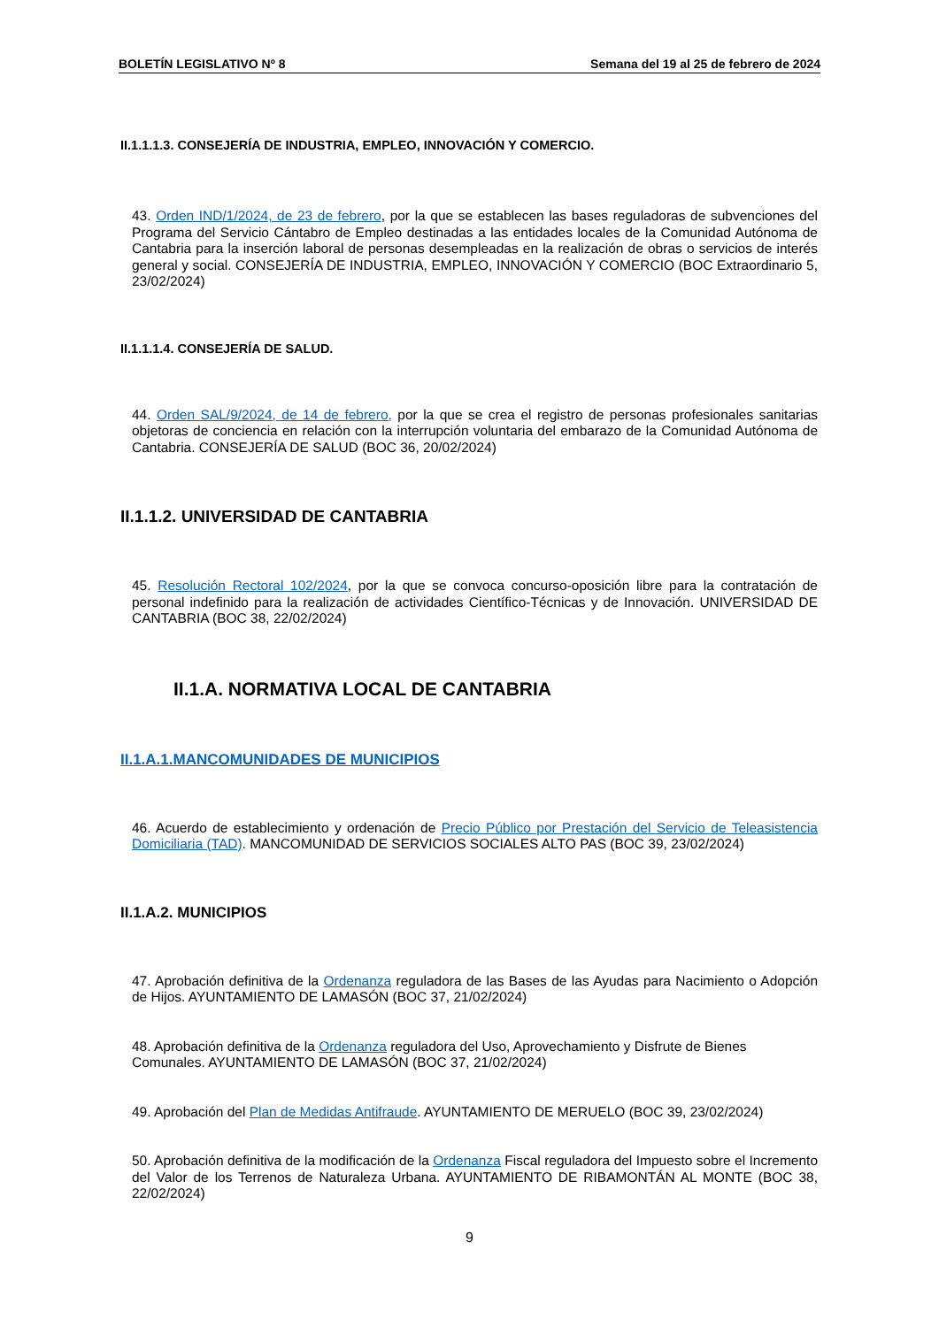BOLETÍN LEGISLATIVO Nº 8 Semana del 19 al 25 de febrero de 2024
II.1.1.1.3. CONSEJERÍA DE INDUSTRIA, EMPLEO, INNOVACIÓN Y COMERCIO.
43. Orden IND/1/2024, de 23 de febrero, por la que se establecen las bases reguladoras de subvenciones del Programa del Servicio Cántabro de Empleo destinadas a las entidades locales de la Comunidad Autónoma de Cantabria para la inserción laboral de personas desempleadas en la realización de obras o servicios de interés general y social. CONSEJERÍA DE INDUSTRIA, EMPLEO, INNOVACIÓN Y COMERCIO (BOC Extraordinario 5, 23/02/2024)
II.1.1.1.4. CONSEJERÍA DE SALUD.
44. Orden SAL/9/2024, de 14 de febrero, por la que se crea el registro de personas profesionales sanitarias objetoras de conciencia en relación con la interrupción voluntaria del embarazo de la Comunidad Autónoma de Cantabria. CONSEJERÍA DE SALUD (BOC 36, 20/02/2024)
II.1.1.2. UNIVERSIDAD DE CANTABRIA
45. Resolución Rectoral 102/2024, por la que se convoca concurso-oposición libre para la contratación de personal indefinido para la realización de actividades Científico-Técnicas y de Innovación. UNIVERSIDAD DE CANTABRIA (BOC 38, 22/02/2024)
II.1.A. NORMATIVA LOCAL DE CANTABRIA
II.1.A.1.MANCOMUNIDADES DE MUNICIPIOS
46. Acuerdo de establecimiento y ordenación de Precio Público por Prestación del Servicio de Teleasistencia Domiciliaria (TAD). MANCOMUNIDAD DE SERVICIOS SOCIALES ALTO PAS (BOC 39, 23/02/2024)
II.1.A.2. MUNICIPIOS
47. Aprobación definitiva de la Ordenanza reguladora de las Bases de las Ayudas para Nacimiento o Adopción de Hijos. AYUNTAMIENTO DE LAMASÓN (BOC 37, 21/02/2024)
48. Aprobación definitiva de la Ordenanza reguladora del Uso, Aprovechamiento y Disfrute de Bienes Comunales. AYUNTAMIENTO DE LAMASÓN (BOC 37, 21/02/2024)
49. Aprobación del Plan de Medidas Antifraude. AYUNTAMIENTO DE MERUELO (BOC 39, 23/02/2024)
50. Aprobación definitiva de la modificación de la Ordenanza Fiscal reguladora del Impuesto sobre el Incremento del Valor de los Terrenos de Naturaleza Urbana. AYUNTAMIENTO DE RIBAMONTÁN AL MONTE (BOC 38, 22/02/2024)
9